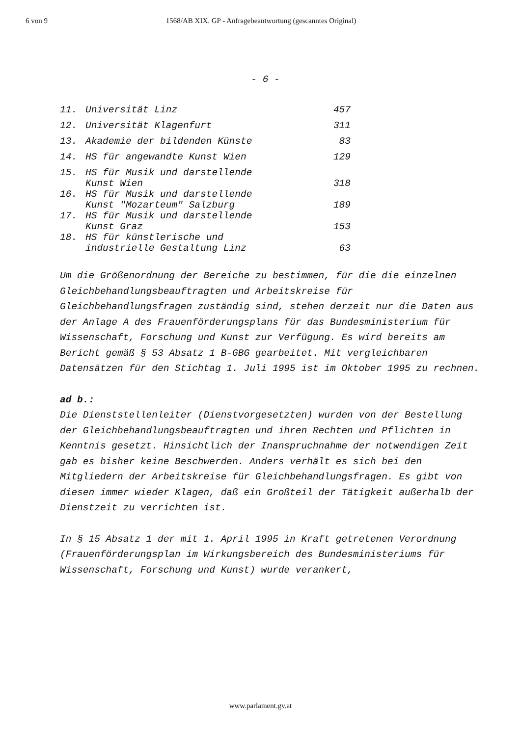6 von 9 1568/AB XIX. GP - Anfragebeantwortung (gescanntes Original)
- 6 -
| 11. | Universität Linz | 457 |
| 12. | Universität Klagenfurt | 311 |
| 13. | Akademie der bildenden Künste | 83 |
| 14. | HS für angewandte Kunst Wien | 129 |
| 15. | HS für Musik und darstellende Kunst Wien | 318 |
| 16. | HS für Musik und darstellende Kunst "Mozarteum" Salzburg | 189 |
| 17. | HS für Musik und darstellende Kunst Graz | 153 |
| 18. | HS für künstlerische und industrielle Gestaltung Linz | 63 |
Um die Größenordnung der Bereiche zu bestimmen, für die die einzelnen Gleichbehandlungsbeauftragten und Arbeitskreise für Gleichbehandlungsfragen zuständig sind, stehen derzeit nur die Daten aus der Anlage A des Frauenförderungsplans für das Bundesministerium für Wissenschaft, Forschung und Kunst zur Verfügung. Es wird bereits am Bericht gemäß § 53 Absatz 1 B-GBG gearbeitet. Mit vergleichbaren Datensätzen für den Stichtag 1. Juli 1995 ist im Oktober 1995 zu rechnen.
ad b.:
Die Dienststellenleiter (Dienstvorgesetzten) wurden von der Bestellung der Gleichbehandlungsbeauftragten und ihren Rechten und Pflichten in Kenntnis gesetzt. Hinsichtlich der Inanspruchnahme der notwendigen Zeit gab es bisher keine Beschwerden. Anders verhält es sich bei den Mitgliedern der Arbeitskreise für Gleichbehandlungsfragen. Es gibt von diesen immer wieder Klagen, daß ein Großteil der Tätigkeit außerhalb der Dienstzeit zu verrichten ist.
In § 15 Absatz 1 der mit 1. April 1995 in Kraft getretenen Verordnung (Frauenförderungsplan im Wirkungsbereich des Bundesministeriums für Wissenschaft, Forschung und Kunst) wurde verankert,
www.parlament.gv.at